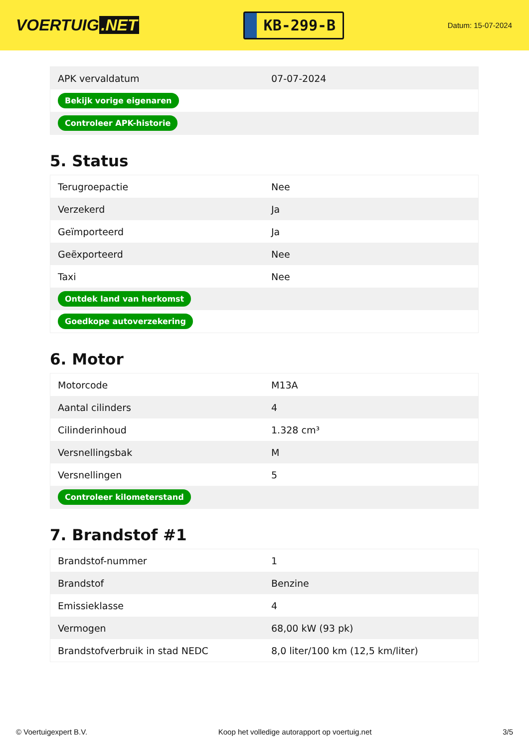VOERTUIG.NET
KB-299-B
Datum: 15-07-2024
| APK vervaldatum | 07-07-2024 |
| Bekijk vorige eigenaren | |
| Controleer APK-historie | |
5. Status
| Terugroepactie | Nee |
| Verzekerd | Ja |
| Geïmporteerd | Ja |
| Geëxporteerd | Nee |
| Taxi | Nee |
| Ontdek land van herkomst | |
| Goedkope autoverzekering | |
6. Motor
| Motorcode | M13A |
| Aantal cilinders | 4 |
| Cilinderinhoud | 1.328 cm³ |
| Versnellingsbak | M |
| Versnellingen | 5 |
| Controleer kilometerstand | |
7. Brandstof #1
| Brandstof-nummer | 1 |
| Brandstof | Benzine |
| Emissieklasse | 4 |
| Vermogen | 68,00 kW (93 pk) |
| Brandstofverbruik in stad NEDC | 8,0 liter/100 km (12,5 km/liter) |
© Voertuigexpert B.V. Koop het volledige autorapport op voertuig.net 3/5